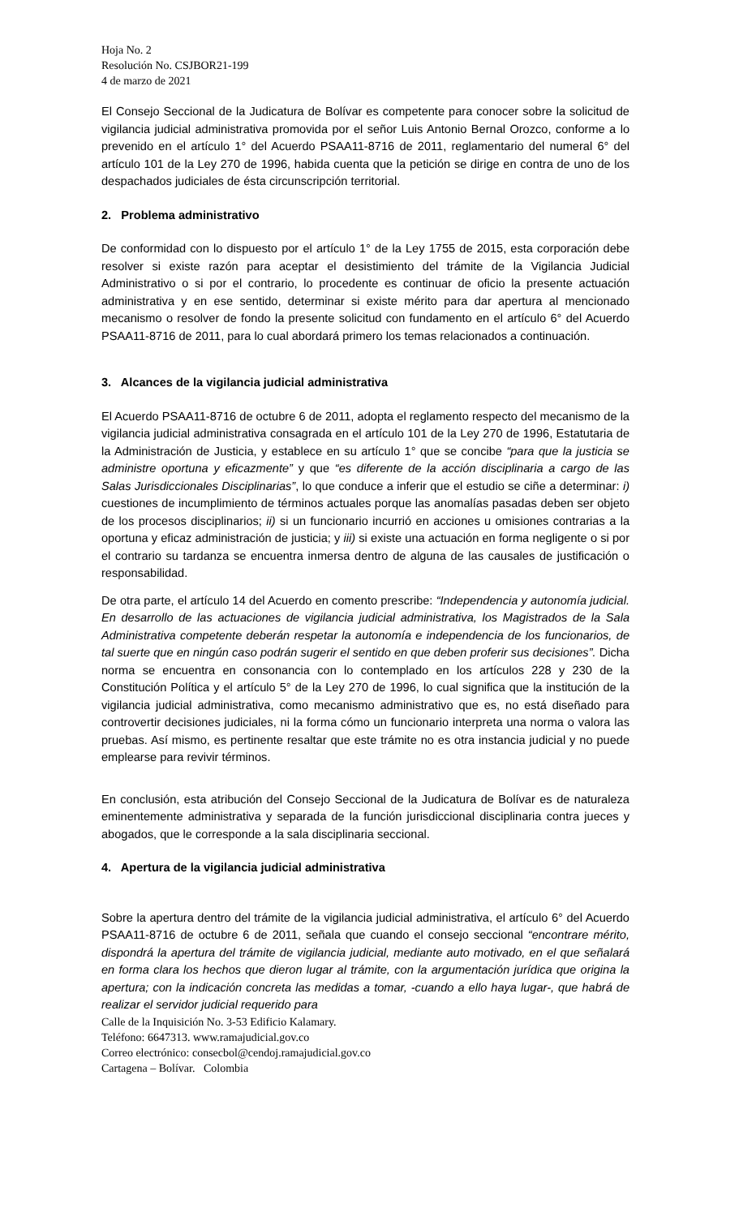Hoja No. 2
Resolución No. CSJBOR21-199
4 de marzo de 2021
El Consejo Seccional de la Judicatura de Bolívar es competente para conocer sobre la solicitud de vigilancia judicial administrativa promovida por el señor Luis Antonio Bernal Orozco, conforme a lo prevenido en el artículo 1° del Acuerdo PSAA11-8716 de 2011, reglamentario del numeral 6° del artículo 101 de la Ley 270 de 1996, habida cuenta que la petición se dirige en contra de uno de los despachados judiciales de ésta circunscripción territorial.
2. Problema administrativo
De conformidad con lo dispuesto por el artículo 1° de la Ley 1755 de 2015, esta corporación debe resolver si existe razón para aceptar el desistimiento del trámite de la Vigilancia Judicial Administrativo o si por el contrario, lo procedente es continuar de oficio la presente actuación administrativa y en ese sentido, determinar si existe mérito para dar apertura al mencionado mecanismo o resolver de fondo la presente solicitud con fundamento en el artículo 6° del Acuerdo PSAA11-8716 de 2011, para lo cual abordará primero los temas relacionados a continuación.
3. Alcances de la vigilancia judicial administrativa
El Acuerdo PSAA11-8716 de octubre 6 de 2011, adopta el reglamento respecto del mecanismo de la vigilancia judicial administrativa consagrada en el artículo 101 de la Ley 270 de 1996, Estatutaria de la Administración de Justicia, y establece en su artículo 1° que se concibe “para que la justicia se administre oportuna y eficazmente” y que “es diferente de la acción disciplinaria a cargo de las Salas Jurisdiccionales Disciplinarias”, lo que conduce a inferir que el estudio se ciñe a determinar: i) cuestiones de incumplimiento de términos actuales porque las anomalías pasadas deben ser objeto de los procesos disciplinarios; ii) si un funcionario incurrió en acciones u omisiones contrarias a la oportuna y eficaz administración de justicia; y iii) si existe una actuación en forma negligente o si por el contrario su tardanza se encuentra inmersa dentro de alguna de las causales de justificación o responsabilidad.
De otra parte, el artículo 14 del Acuerdo en comento prescribe: “Independencia y autonomía judicial. En desarrollo de las actuaciones de vigilancia judicial administrativa, los Magistrados de la Sala Administrativa competente deberán respetar la autonomía e independencia de los funcionarios, de tal suerte que en ningún caso podrán sugerir el sentido en que deben proferir sus decisiones”. Dicha norma se encuentra en consonancia con lo contemplado en los artículos 228 y 230 de la Constitución Política y el artículo 5° de la Ley 270 de 1996, lo cual significa que la institución de la vigilancia judicial administrativa, como mecanismo administrativo que es, no está diseñado para controvertir decisiones judiciales, ni la forma cómo un funcionario interpreta una norma o valora las pruebas. Así mismo, es pertinente resaltar que este trámite no es otra instancia judicial y no puede emplearse para revivir términos.
En conclusión, esta atribución del Consejo Seccional de la Judicatura de Bolívar es de naturaleza eminentemente administrativa y separada de la función jurisdiccional disciplinaria contra jueces y abogados, que le corresponde a la sala disciplinaria seccional.
4. Apertura de la vigilancia judicial administrativa
Sobre la apertura dentro del trámite de la vigilancia judicial administrativa, el artículo 6° del Acuerdo PSAA11-8716 de octubre 6 de 2011, señala que cuando el consejo seccional “encontrare mérito, dispondrá la apertura del trámite de vigilancia judicial, mediante auto motivado, en el que señalará en forma clara los hechos que dieron lugar al trámite, con la argumentación jurídica que origina la apertura; con la indicación concreta las medidas a tomar, -cuando a ello haya lugar-, que habrá de realizar el servidor judicial requerido para
Calle de la Inquisición No. 3-53 Edificio Kalamary.
Teléfono: 6647313. www.ramajudicial.gov.co
Correo electrónico: consecbol@cendoj.ramajudicial.gov.co
Cartagena – Bolívar. Colombia